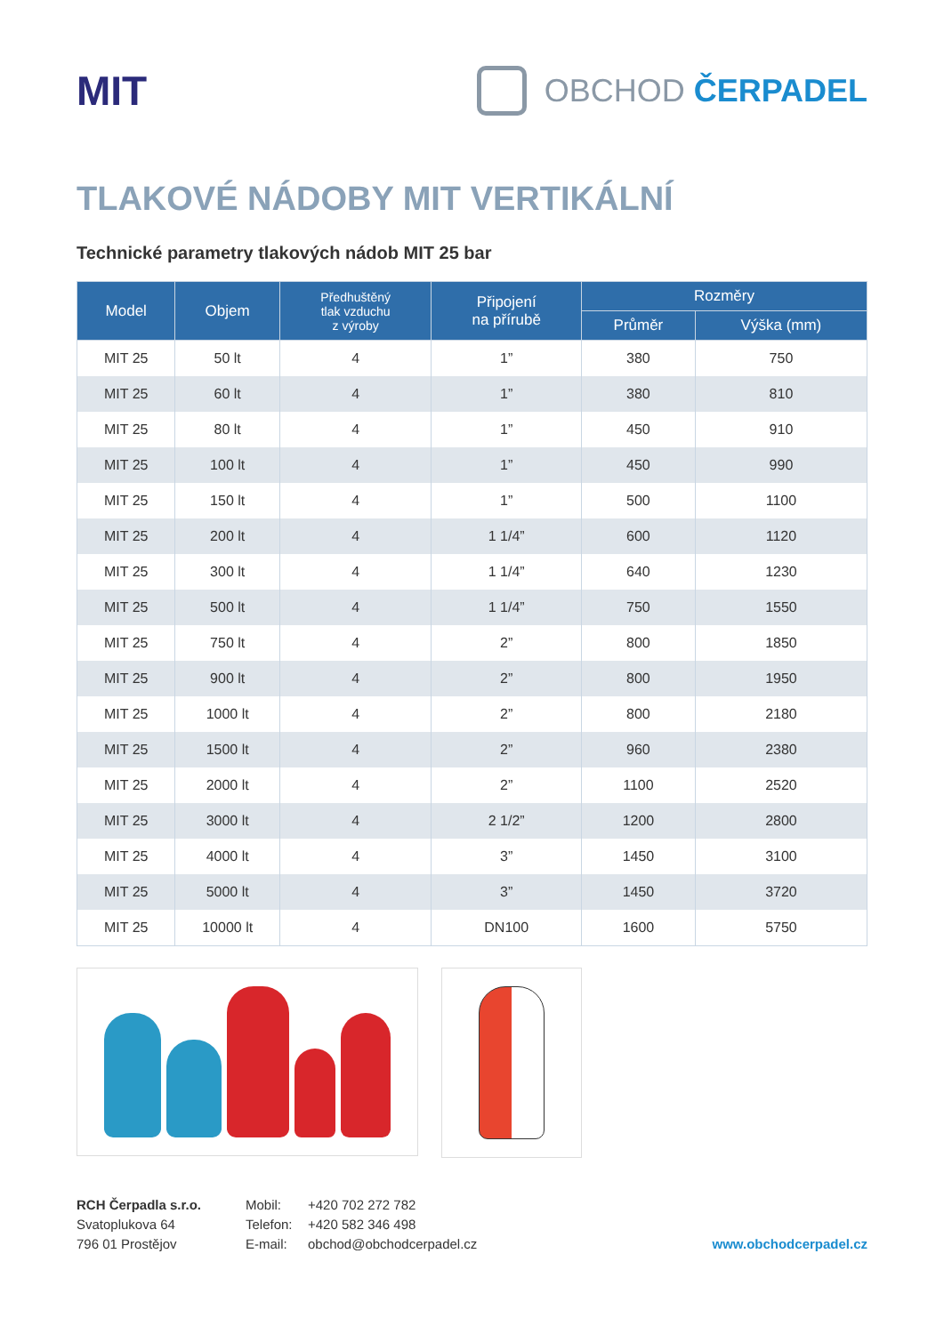MIT
OBCHOD ČERPADEL
TLAKOVÉ NÁDOBY MIT VERTIKÁLNÍ
Technické parametry tlakových nádob MIT 25 bar
| Model | Objem | Předhuštěný tlak vzduchu z výroby | Připojení na přírubě | Rozměry | |
| --- | --- | --- | --- | --- | --- |
| | | | | Průměr | Výška (mm) |
| MIT 25 | 50 lt | 4 | 1” | 380 | 750 |
| MIT 25 | 60 lt | 4 | 1” | 380 | 810 |
| MIT 25 | 80 lt | 4 | 1” | 450 | 910 |
| MIT 25 | 100 lt | 4 | 1” | 450 | 990 |
| MIT 25 | 150 lt | 4 | 1” | 500 | 1100 |
| MIT 25 | 200 lt | 4 | 1 1/4” | 600 | 1120 |
| MIT 25 | 300 lt | 4 | 1 1/4” | 640 | 1230 |
| MIT 25 | 500 lt | 4 | 1 1/4” | 750 | 1550 |
| MIT 25 | 750 lt | 4 | 2” | 800 | 1850 |
| MIT 25 | 900 lt | 4 | 2” | 800 | 1950 |
| MIT 25 | 1000 lt | 4 | 2” | 800 | 2180 |
| MIT 25 | 1500 lt | 4 | 2” | 960 | 2380 |
| MIT 25 | 2000 lt | 4 | 2” | 1100 | 2520 |
| MIT 25 | 3000 lt | 4 | 2 1/2” | 1200 | 2800 |
| MIT 25 | 4000 lt | 4 | 3” | 1450 | 3100 |
| MIT 25 | 5000 lt | 4 | 3” | 1450 | 3720 |
| MIT 25 | 10000 lt | 4 | DN100 | 1600 | 5750 |
RCH Čerpadla s.r.o.
Svatoplukova 64
796 01 Prostějov
Mobil:
Telefon:
E-mail:
+420 702 272 782
+420 582 346 498
obchod@obchodcerpadel.cz
www.obchodcerpadel.cz